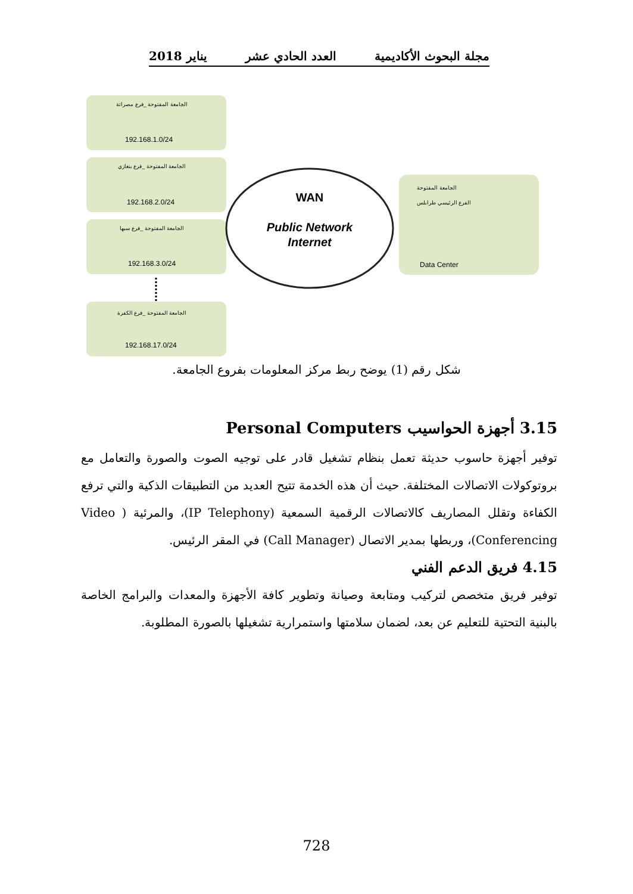مجلة البحوث الأكاديمية العدد الحادي عشر يناير 2018
الجامعة المفتوحة _فرع مصراتة
192.168.1.0/24
الجامعة المفتوحة _فرع بنغازي
192.168.2.0/24
الجامعة المفتوحة _فرع سبها
192.168.3.0/24
الجامعة المفتوحة _فرع الكفرة
192.168.17.0/24
WAN
Public Network
Internet
الجامعة المفتوحة
الفرع الرئيسي طرابلس
Data Center
شكل رقم (1) يوضح ربط مركز المعلومات بفروع الجامعة.
3.15 أجهزة الحواسيب Personal Computers
توفير أجهزة حاسوب حديثة تعمل بنظام تشغيل قادر على توجيه الصوت والصورة والتعامل مع بروتوكولات الاتصالات المختلفة. حيث أن هذه الخدمة تتيح العديد من التطبيقات الذكية والتي ترفع الكفاءة وتقلل المصاريف كالاتصالات الرقمية السمعية (IP Telephony)، والمرئية ( Video Conferencing)، وربطها بمدير الاتصال (Call Manager) في المقر الرئيس.
4.15 فريق الدعم الفني
توفير فريق متخصص لتركيب ومتابعة وصيانة وتطوير كافة الأجهزة والمعدات والبرامج الخاصة بالبنية التحتية للتعليم عن بعد، لضمان سلامتها واستمرارية تشغيلها بالصورة المطلوبة.
728